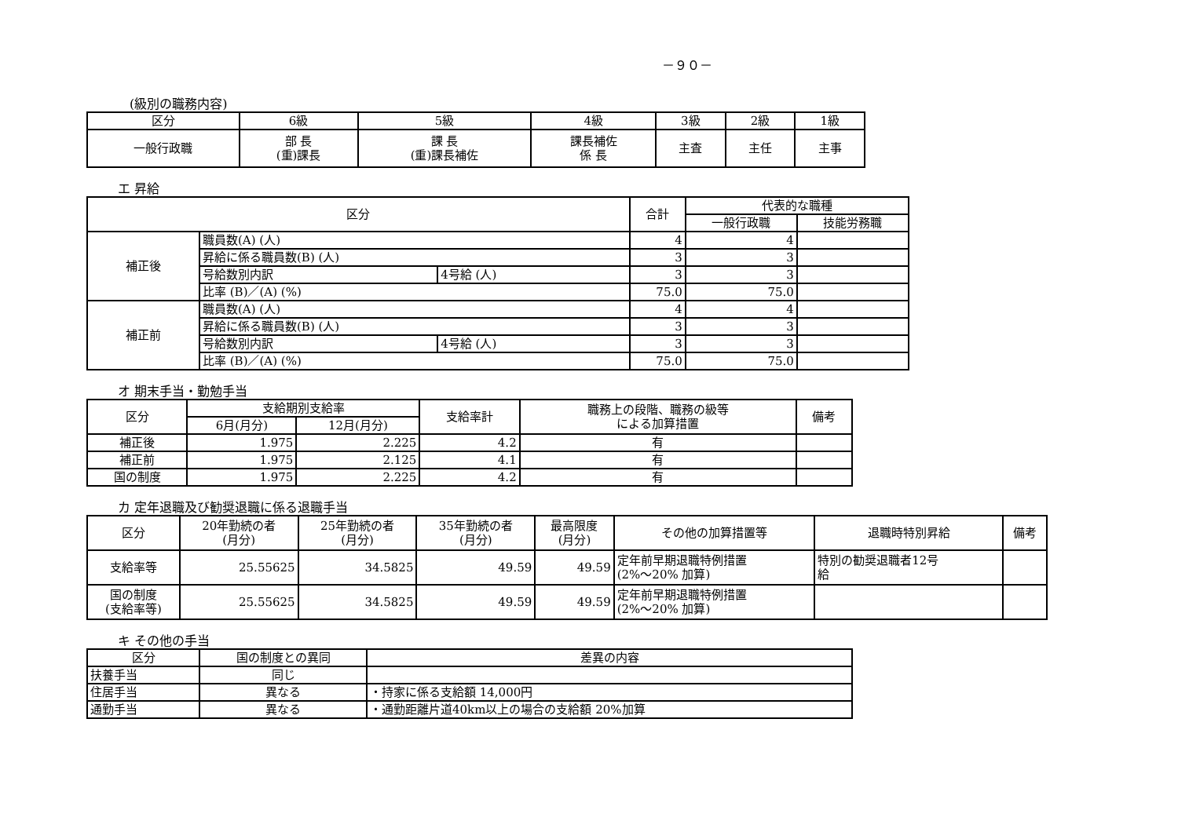－９０－
(級別の職務内容)
| 区分 | 6級 | 5級 | 4級 | 3級 | 2級 | 1級 |
| --- | --- | --- | --- | --- | --- | --- |
| 一般行政職 | 部 長 (重)課長 | 課 長 (重)課長補佐 | 課長補佐 係 長 | 主査 | 主任 | 主事 |
エ 昇給
| 区分 | | | 合計 | 代表的な職種 | |
| --- | --- | --- | --- | --- | --- |
| | | | | 一般行政職 | 技能労務職 |
| 補正後 | 職員数(A) (人) | | 4 | 4 | |
| | 昇給に係る職員数(B) (人) | | 3 | 3 | |
| | 号給数別内訳 | 4号給 (人) | 3 | 3 | |
| | 比率 (B)／(A) (%) | | 75.0 | 75.0 | |
| 補正前 | 職員数(A) (人) | | 4 | 4 | |
| | 昇給に係る職員数(B) (人) | | 3 | 3 | |
| | 号給数別内訳 | 4号給 (人) | 3 | 3 | |
| | 比率 (B)／(A) (%) | | 75.0 | 75.0 | |
オ 期末手当・勤勉手当
| 区分 | 支給期別支給率 | | 支給率計 | 職務上の段階、職務の級等 による加算措置 | 備考 |
| --- | --- | --- | --- | --- | --- |
| | 6月(月分) | 12月(月分) | | | |
| 補正後 | 1.975 | 2.225 | 4.2 | 有 | |
| 補正前 | 1.975 | 2.125 | 4.1 | 有 | |
| 国の制度 | 1.975 | 2.225 | 4.2 | 有 | |
カ 定年退職及び勧奨退職に係る退職手当
| 区分 | 20年勤続の者 (月分) | 25年勤続の者 (月分) | 35年勤続の者 (月分) | 最高限度 (月分) | その他の加算措置等 | 退職時特別昇給 | 備考 |
| --- | --- | --- | --- | --- | --- | --- | --- |
| 支給率等 | 25.55625 | 34.5825 | 49.59 | 49.59 | 定年前早期退職特例措置 (2%～20% 加算) | 特別の勧奨退職者12号 給 | |
| 国の制度 (支給率等) | 25.55625 | 34.5825 | 49.59 | 49.59 | 定年前早期退職特例措置 (2%～20% 加算) | | |
キ その他の手当
| 区分 | 国の制度との異同 | 差異の内容 |
| --- | --- | --- |
| 扶養手当 | 同じ | |
| 住居手当 | 異なる | ・持家に係る支給額 14,000円 |
| 通勤手当 | 異なる | ・通勤距離片道40km以上の場合の支給額 20%加算 |